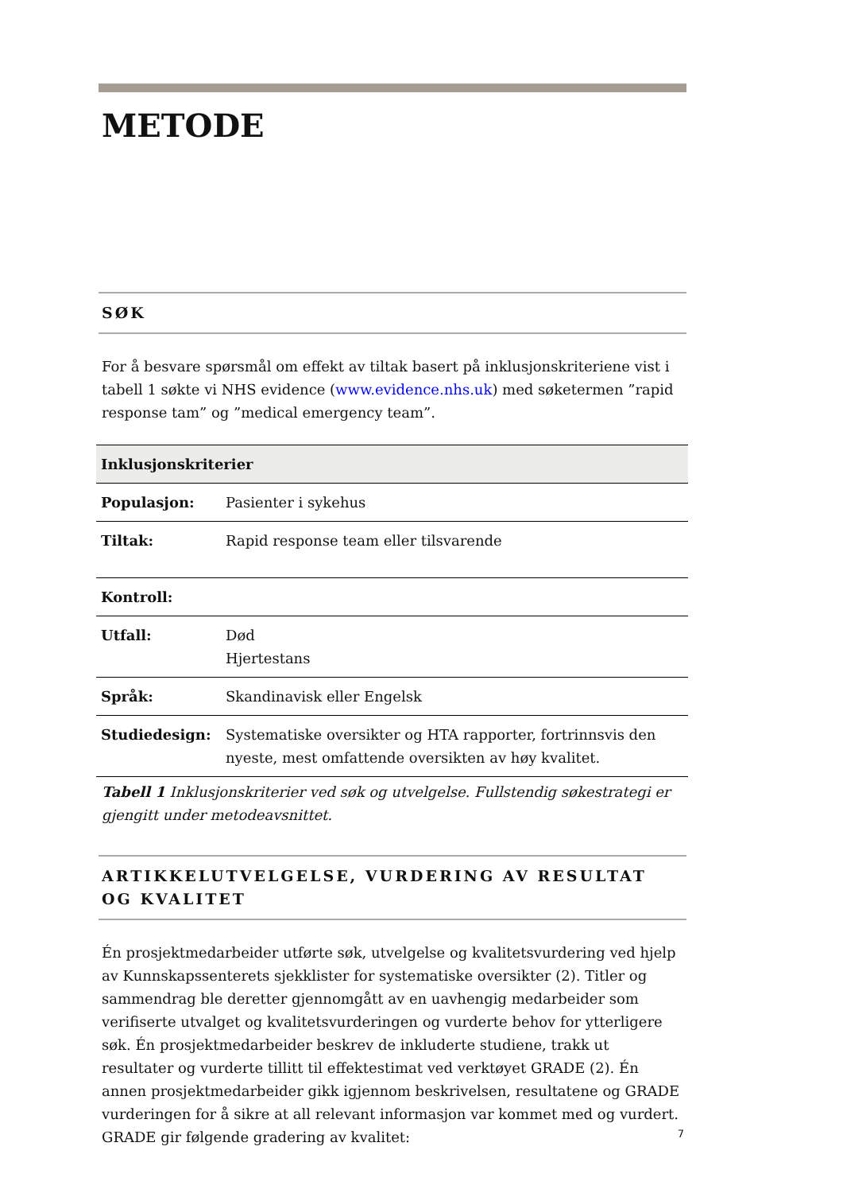METODE
SØK
For å besvare spørsmål om effekt av tiltak basert på inklusjonskriteriene vist i tabell 1 søkte vi NHS evidence (www.evidence.nhs.uk) med søketermen ”rapid response tam” og ”medical emergency team”.
| Inklusjonskriterier | |
| --- | --- |
| Populasjon: | Pasienter i sykehus |
| Tiltak: | Rapid response team eller tilsvarende |
| Kontroll: | |
| Utfall: | Død Hjertestans |
| Språk: | Skandinavisk eller Engelsk |
| Studiedesign: | Systematiske oversikter og HTA rapporter, fortrinnsvis den nyeste, mest omfattende oversikten av høy kvalitet. |
Tabell 1 Inklusjonskriterier ved søk og utvelgelse. Fullstendig søkestrategi er gjengitt under metodeavsnittet.
ARTIKKELUTVELGELSE, VURDERING AV RESULTAT OG KVALITET
Én prosjektmedarbeider utførte søk, utvelgelse og kvalitetsvurdering ved hjelp av Kunnskapssenterets sjekklister for systematiske oversikter (2). Titler og sammendrag ble deretter gjennomgått av en uavhengig medarbeider som verifiserte utvalget og kvalitetsvurderingen og vurderte behov for ytterligere søk. Én prosjektmedarbeider beskrev de inkluderte studiene, trakk ut resultater og vurderte tillitt til effektestimat ved verktøyet GRADE (2). Én annen prosjektmedarbeider gikk igjennom beskrivelsen, resultatene og GRADE vurderingen for å sikre at all relevant informasjon var kommet med og vurdert. GRADE gir følgende gradering av kvalitet:
7